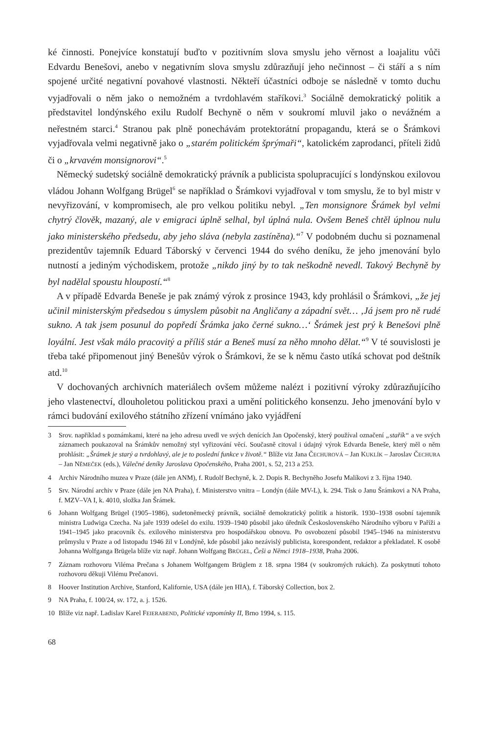ké činnosti. Ponejvíce konstatují buďto v pozitivním slova smyslu jeho věrnost a loajalitu vůči Edvardu Benešovi, anebo v negativním slova smyslu zdůrazňují jeho nečinnost – či stáří a s ním spojené určité negativní povahové vlastnosti. Někteří účastníci odboje se následně v tomto duchu vyjadřovali o něm jako o nemožném a tvrdohlavém staříkovi.<sup>3</sup> Sociálně demokratický politik a představitel londýnského exilu Rudolf Bechyně o něm v soukromí mluvil jako o nevážném a neřestném starci.<sup>4</sup> Stranou pak plně ponechávám protektorátní propagandu, která se o Šrámkovi vyjadřovala velmi negativně jako o „starém politickém šprýmaři“, katolickém zaprodanci, příteli židů či o „krvavém monsignorovi“.<sup>5</sup>
Německý sudetský sociálně demokratický právník a publicista spolupracující s londýnskou exilovou vládou Johann Wolfgang Brügel<sup>6</sup> se například o Šrámkovi vyjadřoval v tom smyslu, že to byl mistr v nevyřizování, v kompromisech, ale pro velkou politiku nebyl. „Ten monsignore Šrámek byl velmi chytrý člověk, mazaný, ale v emigraci úplně selhal, byl úplná nula. Ovšem Beneš chtěl úplnou nulu jako ministerského předsedu, aby jeho sláva (nebyla zastíněna).“<sup>7</sup> V podobném duchu si poznamenal prezidentův tajemník Eduard Táborský v červenci 1944 do svého deníku, že jeho jmenování bylo nutností a jediným východiskem, protože „nikdo jiný by to tak neškodně nevedl. Takový Bechyně by byl nadělal spoustu hloupostí.“<sup>8</sup>
A v případě Edvarda Beneše je pak známý výrok z prosince 1943, kdy prohlásil o Šrámkovi, „že jej učinil ministerským předsedou s úmyslem působit na Angličany a západní svět… ‚Já jsem pro ně rudé sukno. A tak jsem posunul do popředí Šrámka jako černé sukno…‘ Šrámek jest prý k Benešovi plně loyální. Jest však málo pracovitý a příliš stár a Beneš musí za něho mnoho dělat.“<sup>9</sup> V té souvislosti je třeba také připomenout jiný Benešův výrok o Šrámkovi, že se k němu často utíká schovat pod deštník atd.<sup>10</sup>
V dochovaných archivních materiálech ovšem můžeme nalézt i pozitivní výroky zdůrazňujícího jeho vlastenectví, dlouholetou politickou praxi a umění politického konsenzu. Jeho jmenování bylo v rámci budování exilového státního zřízení vnímáno jako vyjádření
3 Srov. například s poznámkami, které na jeho adresu uvedl ve svých denících Jan Opočenský, který používal označení „stařík“ a ve svých záznamech poukazoval na Šrámkův nemožný styl vyřizování věcí. Současně citoval i údajný výrok Edvarda Beneše, který měl o něm prohlásit: „Šrámek je starý a tvrdohlavý, ale je to poslední funkce v životě.“ Blíže viz Jana ČECHUROVÁ – Jan KUKLÍK – Jaroslav ČECHURA – Jan NĚMEČEK (eds.), Válečné deníky Jaroslava Opočenského, Praha 2001, s. 52, 213 a 253.
4 Archiv Národního muzea v Praze (dále jen ANM), f. Rudolf Bechyně, k. 2. Dopis R. Bechyněho Josefu Malíkovi z 3. října 1940.
5 Srv. Národní archiv v Praze (dále jen NA Praha), f. Ministerstvo vnitra – Londýn (dále MV-L), k. 294. Tisk o Janu Šrámkovi a NA Praha, f. MZV–VA I, k. 4010, složka Jan Šrámek.
6 Johann Wolfgang Brügel (1905–1986), sudetoněmecký právník, sociálně demokratický politik a historik. 1930–1938 osobní tajemník ministra Ludwiga Czecha. Na jaře 1939 odešel do exilu. 1939–1940 působil jako úředník Československého Národního výboru v Paříži a 1941–1945 jako pracovník čs. exilového ministerstva pro hospodářskou obnovu. Po osvobození působil 1945–1946 na ministerstvu průmyslu v Praze a od listopadu 1946 žil v Londýně, kde působil jako nezávislý publicista, korespondent, redaktor a překladatel. K osobě Johanna Wolfganga Brügela blíže viz např. Johann Wolfgang BRÜGEL, Češi a Němci 1918–1938, Praha 2006.
7 Záznam rozhovoru Viléma Prečana s Johanem Wolfgangem Brüglem z 18. srpna 1984 (v soukromých rukách). Za poskytnutí tohoto rozhovoru děkuji Vilému Prečanovi.
8 Hoover Institution Archive, Stanford, Kalifornie, USA (dále jen HIA), f. Táborský Collection, box 2.
9 NA Praha, f. 100/24, sv. 172, a. j. 1526.
10 Blíže viz např. Ladislav Karel FEIERABEND, Politické vzpomínky II, Brno 1994, s. 115.
68